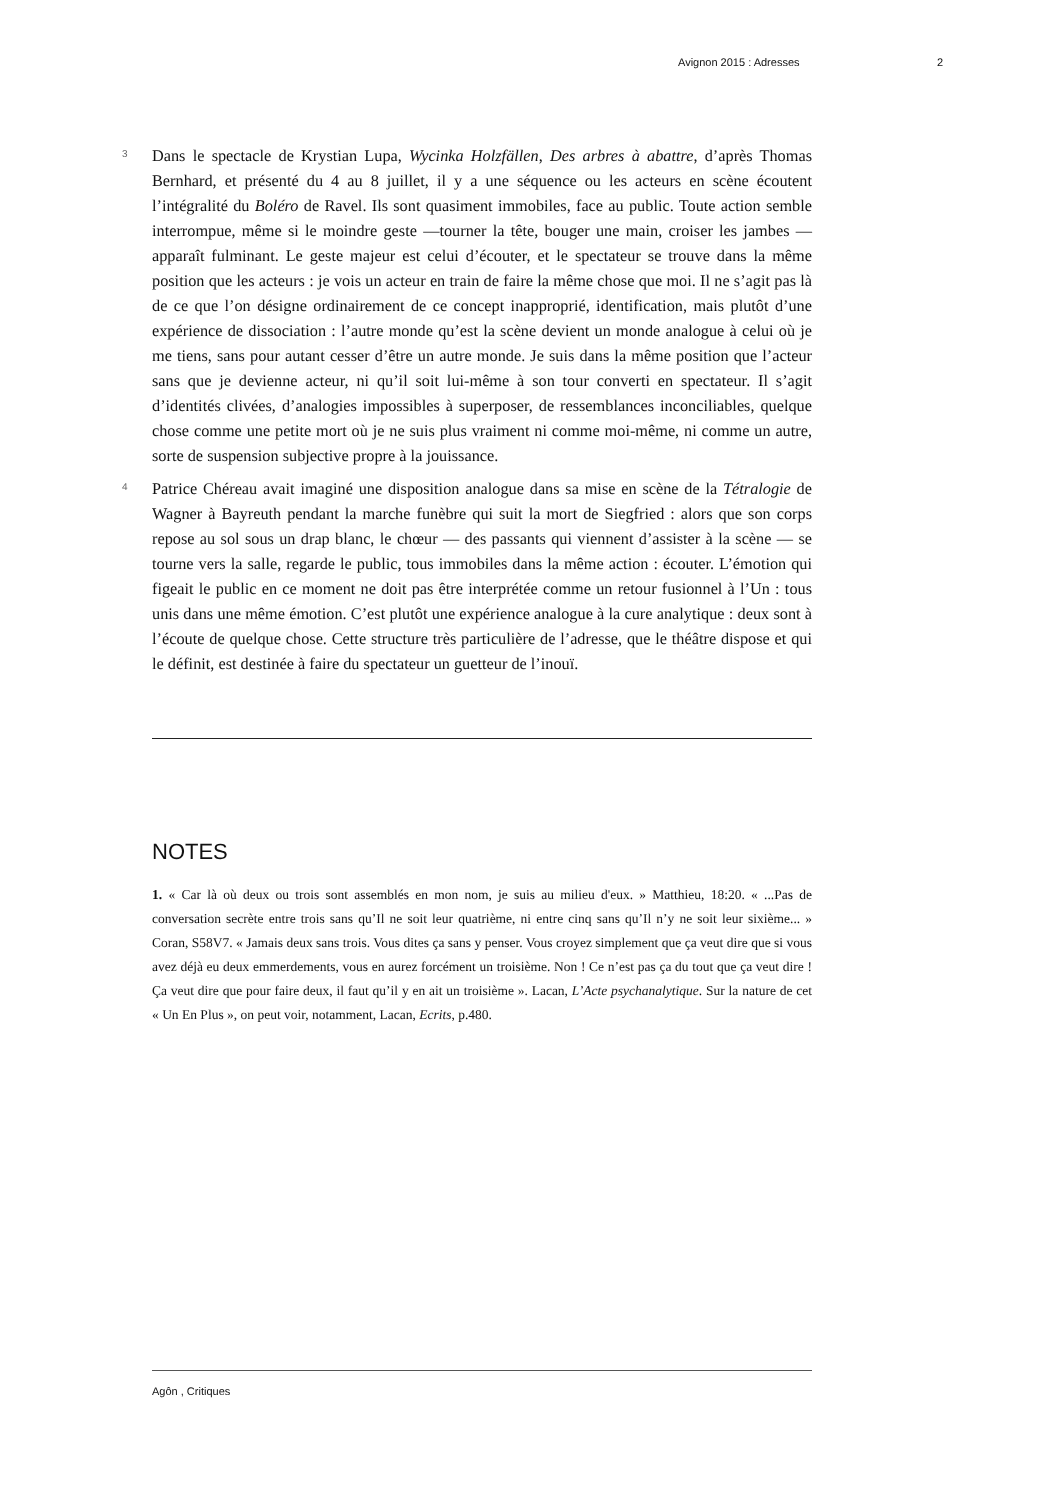Avignon 2015 : Adresses 2
3
Dans le spectacle de Krystian Lupa, Wycinka Holzfällen, Des arbres à abattre, d’après Thomas Bernhard, et présenté du 4 au 8 juillet, il y a une séquence ou les acteurs en scène écoutent l’intégralité du Boléro de Ravel. Ils sont quasiment immobiles, face au public. Toute action semble interrompue, même si le moindre geste —tourner la tête, bouger une main, croiser les jambes — apparaît fulminant. Le geste majeur est celui d’écouter, et le spectateur se trouve dans la même position que les acteurs : je vois un acteur en train de faire la même chose que moi. Il ne s’agit pas là de ce que l’on désigne ordinairement de ce concept inapproprié, identification, mais plutôt d’une expérience de dissociation : l’autre monde qu’est la scène devient un monde analogue à celui où je me tiens, sans pour autant cesser d’être un autre monde. Je suis dans la même position que l’acteur sans que je devienne acteur, ni qu’il soit lui-même à son tour converti en spectateur. Il s’agit d’identités clivées, d’analogies impossibles à superposer, de ressemblances inconciliables, quelque chose comme une petite mort où je ne suis plus vraiment ni comme moi-même, ni comme un autre, sorte de suspension subjective propre à la jouissance.
4
Patrice Chéreau avait imaginé une disposition analogue dans sa mise en scène de la Tétralogie de Wagner à Bayreuth pendant la marche funèbre qui suit la mort de Siegfried : alors que son corps repose au sol sous un drap blanc, le chœur — des passants qui viennent d’assister à la scène — se tourne vers la salle, regarde le public, tous immobiles dans la même action : écouter. L’émotion qui figeait le public en ce moment ne doit pas être interprétée comme un retour fusionnel à l’Un : tous unis dans une même émotion. C’est plutôt une expérience analogue à la cure analytique : deux sont à l’écoute de quelque chose. Cette structure très particulière de l’adresse, que le théâtre dispose et qui le définit, est destinée à faire du spectateur un guetteur de l’inouï.
NOTES
1. « Car là où deux ou trois sont assemblés en mon nom, je suis au milieu d'eux. » Matthieu, 18:20. « ...Pas de conversation secrète entre trois sans qu’Il ne soit leur quatrième, ni entre cinq sans qu’Il n’y ne soit leur sixième... » Coran, S58V7. « Jamais deux sans trois. Vous dites ça sans y penser. Vous croyez simplement que ça veut dire que si vous avez déjà eu deux emmerdements, vous en aurez forcément un troisième. Non ! Ce n’est pas ça du tout que ça veut dire ! Ça veut dire que pour faire deux, il faut qu’il y en ait un troisième ». Lacan, L’Acte psychanalytique. Sur la nature de cet « Un En Plus », on peut voir, notamment, Lacan, Ecrits, p.480.
Agôn , Critiques